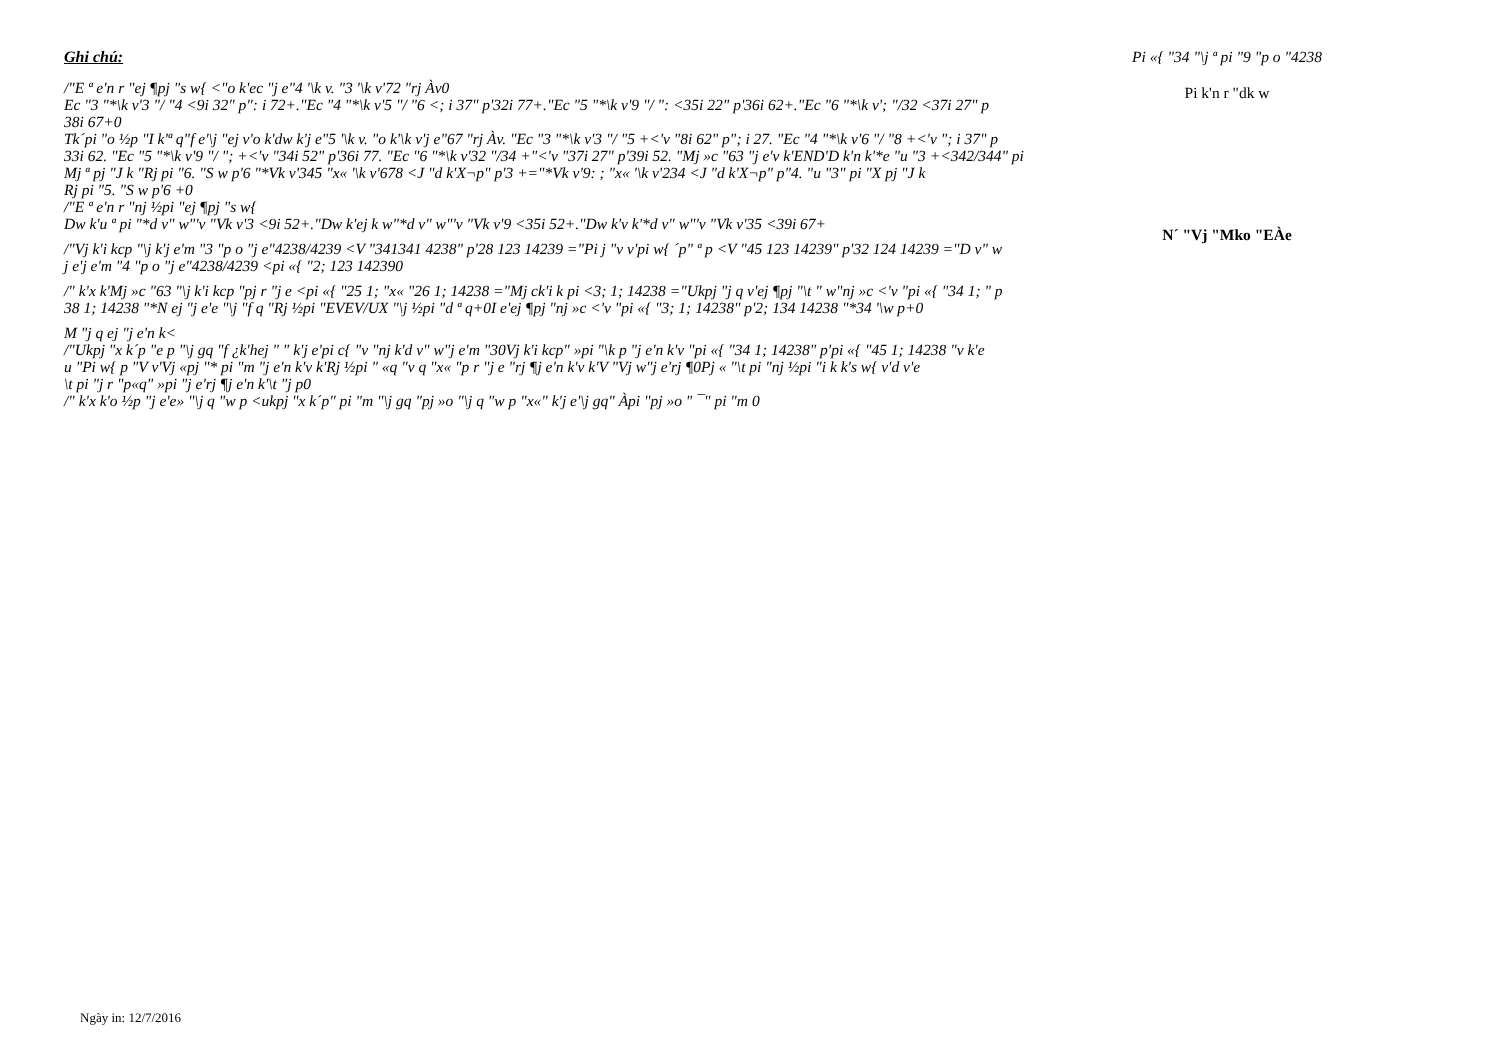Ghi chú:
/"E ª e'n r "ej ¶pj "s w{ <"o k'ec "j e"4 '\k v. "3 '\k v'72 "rj Àv0
Ec "3 "*\k v'3 "/ "4 <9i 32" p": i 72+."Ec "4 "*\k v'5 "/ "6 <; i 37" p'32i 77+."Ec "5 "*\k v'9 "/ ": <35i 22" p'36i 62+."Ec "6 "*\k v'; "/32 <37i 27" p
38i 67+0
Tk´pi "o ½p "I k'ª q"f e'\j "ej v'o k'dw k'j e"5 '\k v. "o k'\k v'j e"67 "rj Àv. "Ec "3 "*\k v'3 "/ "5 +<'v "8i 62" p"; i 27. "Ec "4 "*\k v'6 "/ "8 +<'v "; i 37" p
33i 62. "Ec "5 "*\k v'9 "/ "; +<'v "34i 52" p'36i 77. "Ec "6 "*\k v'32 "/34 +"<'v "37i 27" p'39i 52. "Mj »c "63 "j e'v k'END'D k'n k'*e "u "3 +<342/344" pi
Mj ª pj "J k "Rj pi "6. "S w p'6 "*Vk v'345 "x« '\k v'678 <J "d k'X¬p" p'3 +="*Vk v'9: ; "x« '\k v'234 <J "d k'X¬p" p"4. "u "3" pi "X pj "J k
Rj pi "5. "S w p'6 +0
/"E ª e'n r "nj ½pi "ej ¶pj "s w{
Dw k'u ª pi "*d v" w"'v "Vk v'3 <9i 52+."Dw k'ej k w"*d v" w"'v "Vk v'9 <35i 52+."Dw k'v k'*d v" w"'v "Vk v'35 <39i 67+
/"Vj k'i kcp "\j k'j e'm "3 "p o "j e"4238/4239 <V "341341 4238" p'28 123 14239 ="Pi j "v v'pi w{ ´p" ª p <V "45 123 14239" p'32 124 14239 ="D v" w
j e'j e'm "4 "p o "j e"4238/4239 <pi «{ "2; 123 142390
/" k'x k'Mj »c "63 "\j k'i kcp "pj r "j e <pi «{ "25 1; "x« "26 1; 14238 ="Mj ck'i k pi <3; 1; 14238 ="Ukpj "j q v'ej ¶pj "\t " w"nj »c <'v "pi «{ "34 1; " p
38 1; 14238 "*N ej "j e'e "\j "f q "Rj ½pi "EVEV/UX "\j ½pi "d ª q+0I e'ej ¶pj "nj »c <'v "pi «{ "3; 1; 14238" p'2; 134 14238 "*34 '\w p+0
M "j q ej "j e'n k<
/"Ukpj "x k´p "e p "\j gq "f ¿k'hej " " k'j e'pi c{ "v "nj k'd v" w"j e'm "30Vj k'i kcp" »pi "\k p "j e'n k'v "pi «{ "34 1; 14238" p'pi «{ "45 1; 14238 "v k'e
u "Pi w{ p "V v'Vj «pj "* pi "m "j e'n k'v k'Rj ½pi " «q "v q "x« "p r "j e "rj ¶j e'n k'v k'V "Vj w"j e'rj ¶0Pj « "\t pi "nj ½pi "i k k's w{ v'd v'e
\t pi "j r "p«q" »pi "j e'rj ¶j e'n k'\t "j p0
/" k'x k'o ½p "j e'e» "\j q "w p <ukpj "x k´p" pi "m "\j gq "pj »o "\j q "w p "x«" k'j e'\j gq" Àpi "pj »o " ¯" pi "m 0
Pi «{ "34 "\j ª pi "9 "p o "4238
Pi k'n r "dk w
N´ "Vj "Mko "EÀe
Ngày in: 12/7/2016